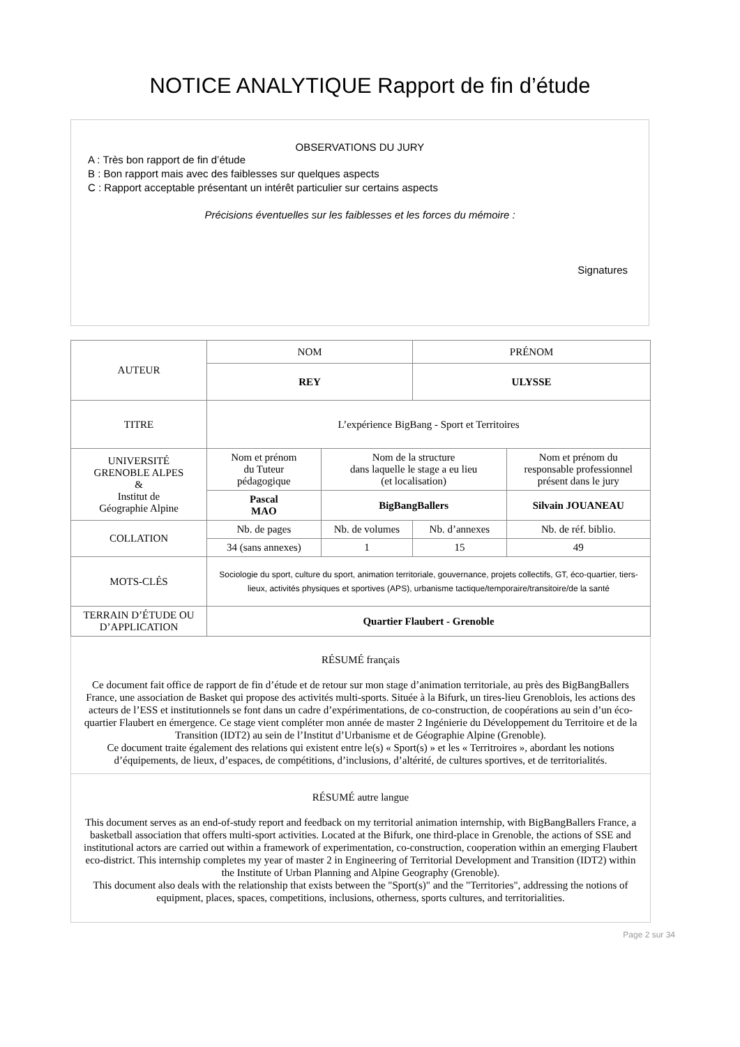NOTICE ANALYTIQUE Rapport de fin d’étude
OBSERVATIONS DU JURY
A : Très bon rapport de fin d’étude
B : Bon rapport mais avec des faiblesses sur quelques aspects
C : Rapport acceptable présentant un intérêt particulier sur certains aspects
Précisions éventuelles sur les faiblesses et les forces du mémoire :
Signatures
| AUTEUR | NOM | | PRÉNOM | |
| | REY | | ULYSSE | |
| TITRE | L’expérience BigBang - Sport et Territoires | | | |
| UNIVERSITÉ GRENOBLE ALPES & Institut de Géographie Alpine | Nom et prénom du Tuteur pédagogique | Nom de la structure dans laquelle le stage a eu lieu (et localisation) | | Nom et prénom du responsable professionnel présent dans le jury |
| | Pascal MAO | BigBangBallers | | Silvain JOUANEAU |
| COLLATION | Nb. de pages | Nb. de volumes | Nb. d’annexes | Nb. de réf. biblio. |
| | 34 (sans annexes) | 1 | 15 | 49 |
| MOTS-CLÉS | Sociologie du sport, culture du sport, animation territoriale, gouvernance, projets collectifs, GT, éco-quartier, tiers-lieux, activités physiques et sportives (APS), urbanisme tactique/temporaire/transitoire/de la santé | | | |
| TERRAIN D’ÉTUDE OU D’APPLICATION | Quartier Flaubert - Grenoble | | | |
| RÉSUMÉ français Ce document fait office de rapport de fin d’étude et de retour sur mon stage d’animation territoriale, au près des BigBangBallers France, une association de Basket qui propose des activités multi-sports. Située à la Bifurk, un tires-lieu Grenoblois, les actions des acteurs de l’ESS et institutionnels se font dans un cadre d’expérimentations, de co-construction, de coopérations au sein d’un éco-quartier Flaubert en émergence. Ce stage vient compléter mon année de master 2 Ingénierie du Développement du Territoire et de la Transition (IDT2) au sein de l’Institut d’Urbanisme et de Géographie Alpine (Grenoble). Ce document traite également des relations qui existent entre le(s) « Sport(s) » et les « Territroires », abordant les notions d’équipements, de lieux, d’espaces, de compétitions, d’inclusions, d’altérité, de cultures sportives, et de territorialités. | | | | |
| RÉSUMÉ autre langue This document serves as an end-of-study report and feedback on my territorial animation internship, with BigBangBallers France, a basketball association that offers multi-sport activities. Located at the Bifurk, one third-place in Grenoble, the actions of SSE and institutional actors are carried out within a framework of experimentation, co-construction, cooperation within an emerging Flaubert eco-district. This internship completes my year of master 2 in Engineering of Territorial Development and Transition (IDT2) within the Institute of Urban Planning and Alpine Geography (Grenoble). This document also deals with the relationship that exists between the "Sport(s)" and the "Territories", addressing the notions of equipment, places, spaces, competitions, inclusions, otherness, sports cultures, and territorialities. | | | | |
Page 2 sur 34